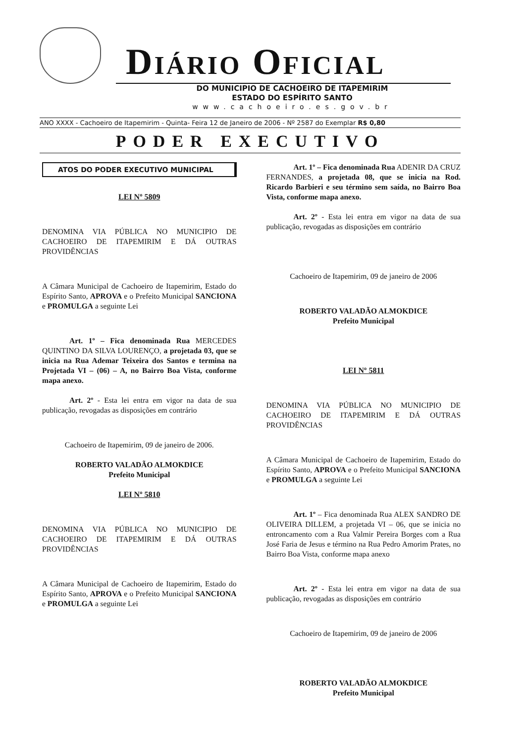DIÁRIO OFICIAL
DO MUNICIPIO DE CACHOEIRO DE ITAPEMIRIM
ESTADO DO ESPÍRITO SANTO
www.cachoeiro.es.gov.br
ANO XXXX - Cachoeiro de Itapemirim - Quinta- Feira 12 de Janeiro de 2006 - Nº 2587 do Exemplar R$ 0,80
PODER EXECUTIVO
ATOS DO PODER EXECUTIVO MUNICIPAL
LEI Nº 5809
DENOMINA VIA PÚBLICA NO MUNICIPIO DE CACHOEIRO DE ITAPEMIRIM E DÁ OUTRAS PROVIDÊNCIAS
A Câmara Municipal de Cachoeiro de Itapemirim, Estado do Espírito Santo, APROVA e o Prefeito Municipal SANCIONA e PROMULGA a seguinte Lei
Art. 1º – Fica denominada Rua MERCEDES QUINTINO DA SILVA LOURENÇO, a projetada 03, que se inicia na Rua Ademar Teixeira dos Santos e termina na Projetada VI – (06) – A, no Bairro Boa Vista, conforme mapa anexo.
Art. 2º - Esta lei entra em vigor na data de sua publicação, revogadas as disposições em contrário
Cachoeiro de Itapemirim, 09 de janeiro de 2006.
ROBERTO VALADÃO ALMOKDICE
Prefeito Municipal
LEI Nº 5810
DENOMINA VIA PÚBLICA NO MUNICIPIO DE CACHOEIRO DE ITAPEMIRIM E DÁ OUTRAS PROVIDÊNCIAS
A Câmara Municipal de Cachoeiro de Itapemirim, Estado do Espírito Santo, APROVA e o Prefeito Municipal SANCIONA e PROMULGA a seguinte Lei
Art. 1º – Fica denominada Rua ADENIR DA CRUZ FERNANDES, a projetada 08, que se inicia na Rod. Ricardo Barbieri e seu término sem saída, no Bairro Boa Vista, conforme mapa anexo.
Art. 2º - Esta lei entra em vigor na data de sua publicação, revogadas as disposições em contrário
Cachoeiro de Itapemirim, 09 de janeiro de 2006
ROBERTO VALADÃO ALMOKDICE
Prefeito Municipal
LEI Nº 5811
DENOMINA VIA PÚBLICA NO MUNICIPIO DE CACHOEIRO DE ITAPEMIRIM E DÁ OUTRAS PROVIDÊNCIAS
A Câmara Municipal de Cachoeiro de Itapemirim, Estado do Espírito Santo, APROVA e o Prefeito Municipal SANCIONA e PROMULGA a seguinte Lei
Art. 1º – Fica denominada Rua ALEX SANDRO DE OLIVEIRA DILLEM, a projetada VI – 06, que se inicia no entroncamento com a Rua Valmir Pereira Borges com a Rua José Faria de Jesus e término na Rua Pedro Amorim Prates, no Bairro Boa Vista, conforme mapa anexo
Art. 2º - Esta lei entra em vigor na data de sua publicação, revogadas as disposições em contrário
Cachoeiro de Itapemirim, 09 de janeiro de 2006
ROBERTO VALADÃO ALMOKDICE
Prefeito Municipal